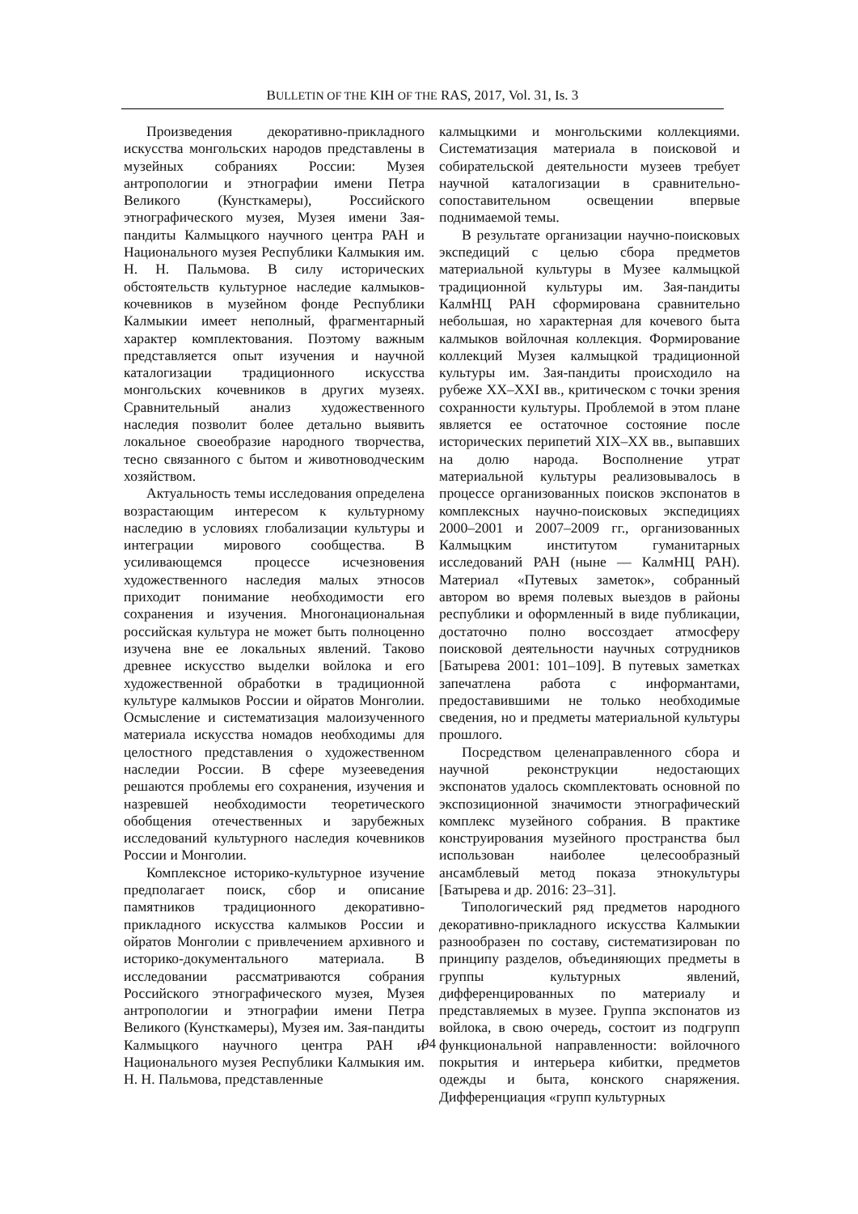BULLETIN OF THE KIH OF THE RAS, 2017, Vol. 31, Is. 3
Произведения декоративно-прикладного искусства монгольских народов представлены в музейных собраниях России: Музея антропологии и этнографии имени Петра Великого (Кунсткамеры), Российского этнографического музея, Музея имени Зая-пандиты Калмыцкого научного центра РАН и Национального музея Республики Калмыкия им. Н. Н. Пальмова. В силу исторических обстоятельств культурное наследие калмыков-кочевников в музейном фонде Республики Калмыкии имеет неполный, фрагментарный характер комплектования. Поэтому важным представляется опыт изучения и научной каталогизации традиционного искусства монгольских кочевников в других музеях. Сравнительный анализ художественного наследия позволит более детально выявить локальное своеобразие народного творчества, тесно связанного с бытом и животноводческим хозяйством.
Актуальность темы исследования определена возрастающим интересом к культурному наследию в условиях глобализации культуры и интеграции мирового сообщества. В усиливающемся процессе исчезновения художественного наследия малых этносов приходит понимание необходимости его сохранения и изучения. Многонациональная российская культура не может быть полноценно изучена вне ее локальных явлений. Таково древнее искусство выделки войлока и его художественной обработки в традиционной культуре калмыков России и ойратов Монголии. Осмысление и систематизация малоизученного материала искусства номадов необходимы для целостного представления о художественном наследии России. В сфере музееведения решаются проблемы его сохранения, изучения и назревшей необходимости теоретического обобщения отечественных и зарубежных исследований культурного наследия кочевников России и Монголии.
Комплексное историко-культурное изучение предполагает поиск, сбор и описание памятников традиционного декоративно-прикладного искусства калмыков России и ойратов Монголии с привлечением архивного и историко-документального материала. В исследовании рассматриваются собрания Российского этнографического музея, Музея антропологии и этнографии имени Петра Великого (Кунсткамеры), Музея им. Зая-пандиты Калмыцкого научного центра РАН и Национального музея Республики Калмыкия им. Н. Н. Пальмова, представленные
калмыцкими и монгольскими коллекциями. Систематизация материала в поисковой и собирательской деятельности музеев требует научной каталогизации в сравнительно-сопоставительном освещении впервые поднимаемой темы.
В результате организации научно-поисковых экспедиций с целью сбора предметов материальной культуры в Музее калмыцкой традиционной культуры им. Зая-пандиты КалмНЦ РАН сформирована сравнительно небольшая, но характерная для кочевого быта калмыков войлочная коллекция. Формирование коллекций Музея калмыцкой традиционной культуры им. Зая-пандиты происходило на рубеже XX–XXI вв., критическом с точки зрения сохранности культуры. Проблемой в этом плане является ее остаточное состояние после исторических перипетий XIX–XX вв., выпавших на долю народа. Восполнение утрат материальной культуры реализовывалось в процессе организованных поисков экспонатов в комплексных научно-поисковых экспедициях 2000–2001 и 2007–2009 гг., организованных Калмыцким институтом гуманитарных исследований РАН (ныне — КалмНЦ РАН). Материал «Путевых заметок», собранный автором во время полевых выездов в районы республики и оформленный в виде публикации, достаточно полно воссоздает атмосферу поисковой деятельности научных сотрудников [Батырева 2001: 101–109]. В путевых заметках запечатлена работа с информантами, предоставившими не только необходимые сведения, но и предметы материальной культуры прошлого.
Посредством целенаправленного сбора и научной реконструкции недостающих экспонатов удалось скомплектовать основной по экспозиционной значимости этнографический комплекс музейного собрания. В практике конструирования музейного пространства был использован наиболее целесообразный ансамблевый метод показа этнокультуры [Батырева и др. 2016: 23–31].
Типологический ряд предметов народного декоративно-прикладного искусства Калмыкии разнообразен по составу, систематизирован по принципу разделов, объединяющих предметы в группы культурных явлений, дифференцированных по материалу и представляемых в музее. Группа экспонатов из войлока, в свою очередь, состоит из подгрупп функциональной направленности: войлочного покрытия и интерьера кибитки, предметов одежды и быта, конского снаряжения. Дифференциация «групп культурных
94